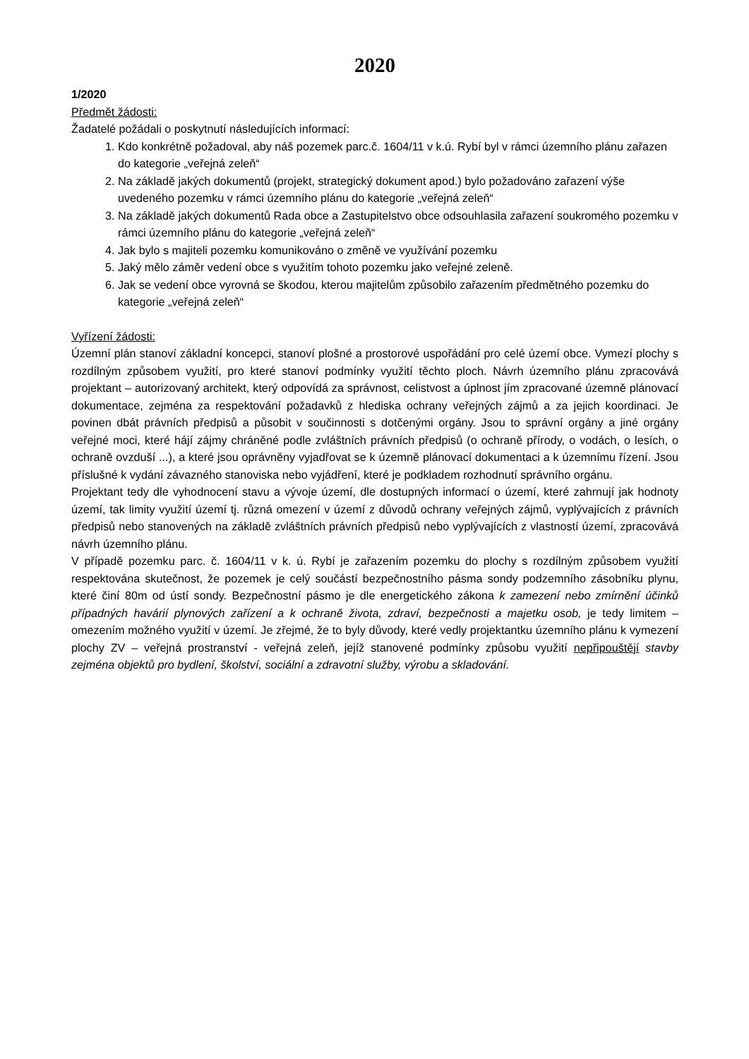2020
1/2020
Předmět žádosti:
Žadatelé požádali o poskytnutí následujících informací:
1. Kdo konkrétně požadoval, aby náš pozemek parc.č. 1604/11 v k.ú. Rybí byl v rámci územního plánu zařazen do kategorie „veřejná zeleň“
2. Na základě jakých dokumentů (projekt, strategický dokument apod.) bylo požadováno zařazení výše uvedeného pozemku v rámci územního plánu do kategorie „veřejná zeleň“
3. Na základě jakých dokumentů Rada obce a Zastupitelstvo obce odsouhlasila zařazení soukromého pozemku v rámci územního plánu do kategorie „veřejná zeleň“
4. Jak bylo s majiteli pozemku komunikováno o změně ve využívání pozemku
5. Jaký mělo záměr vedení obce s využitím tohoto pozemku jako veřejné zeleně.
6. Jak se vedení obce vyrovná se škodou, kterou majitelům způsobilo zařazením předmětného pozemku do kategorie „veřejná zeleň“
Vyřízení žádosti:
Územní plán stanoví základní koncepci, stanoví plošné a prostorové uspořádání pro celé území obce. Vymezí plochy s rozdílným způsobem využití, pro které stanoví podmínky využití těchto ploch. Návrh územního plánu zpracovává projektant – autorizovaný architekt, který odpovídá za správnost, celistvost a úplnost jím zpracované územně plánovací dokumentace, zejména za respektování požadavků z hlediska ochrany veřejných zájmů a za jejich koordinaci. Je povinen dbát právních předpisů a působit v součinnosti s dotčenými orgány. Jsou to správní orgány a jiné orgány veřejné moci, které hájí zájmy chráněné podle zvláštních právních předpisů (o ochraně přírody, o vodách, o lesích, o ochraně ovzduší ...), a které jsou oprávněny vyjadřovat se k územně plánovací dokumentaci a k územnímu řízení. Jsou příslušné k vydání závazného stanoviska nebo vyjádření, které je podkladem rozhodnutí správního orgánu.
Projektant tedy dle vyhodnocení stavu a vývoje území, dle dostupných informací o území, které zahrnují jak hodnoty území, tak limity využití území tj. různá omezení v území z důvodů ochrany veřejných zájmů, vyplývajících z právních předpisů nebo stanovených na základě zvláštních právních předpisů nebo vyplývajících z vlastností území, zpracovává návrh územního plánu.
V případě pozemku parc. č. 1604/11 v k. ú. Rybí je zařazením pozemku do plochy s rozdílným způsobem využití respektována skutečnost, že pozemek je celý součástí bezpečnostního pásma sondy podzemního zásobníku plynu, které činí 80m od ústí sondy. Bezpečnostní pásmo je dle energetického zákona k zamezení nebo zmírnění účinků případných havárií plynových zařízení a k ochraně života, zdraví, bezpečnosti a majetku osob, je tedy limitem – omezením možného využití v území. Je zřejmé, že to byly důvody, které vedly projektantku územního plánu k vymezení plochy ZV – veřejná prostranství - veřejná zeleň, jejíž stanovené podmínky způsobu využití nepřipouštějí stavby zejména objektů pro bydlení, školství, sociální a zdravotní služby, výrobu a skladování.